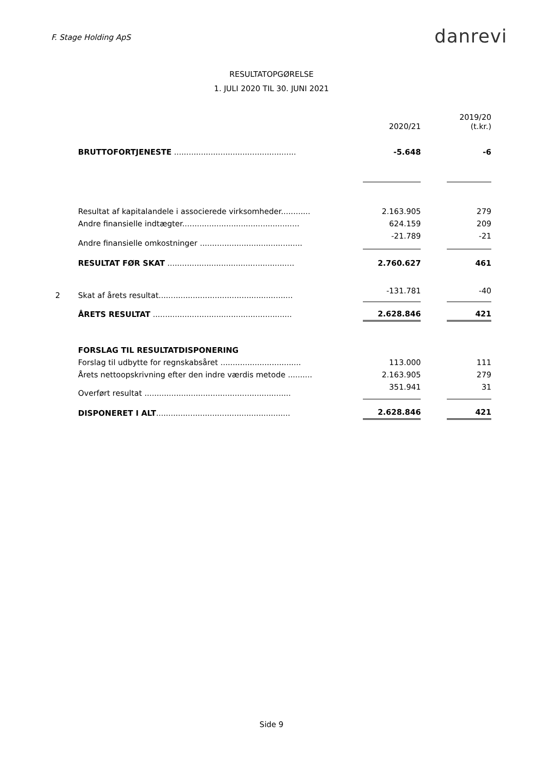F. Stage Holding ApS
danrevi
RESULTATOPGØRELSE
1. JULI 2020 TIL 30. JUNI 2021
| | | | 2020/21 | | 2019/20 (t.kr.) |
| | BRUTTOFORTJENESTE .................................................. | | -5.648 | | -6 |
| | Resultat af kapitalandele i associerede virksomheder............ | | 2.163.905 | | 279 |
| | Andre finansielle indtægter................................................ | | 624.159 | | 209 |
| | Andre finansielle omkostninger .......................................... | | -21.789 | | -21 |
| | RESULTAT FØR SKAT .................................................... | | 2.760.627 | | 461 |
| 2 | Skat af årets resultat....................................................... | | -131.781 | | -40 |
| | ÅRETS RESULTAT ......................................................... | | 2.628.846 | | 421 |
| | FORSLAG TIL RESULTATDISPONERING | | | | |
| | Forslag til udbytte for regnskabsåret ................................. | | 113.000 | | 111 |
| | Årets nettoopskrivning efter den indre værdis metode .......... | | 2.163.905 | | 279 |
| | Overført resultat ............................................................ | | 351.941 | | 31 |
| | DISPONERET I ALT ....................................................... | | 2.628.846 | | 421 |
Side 9